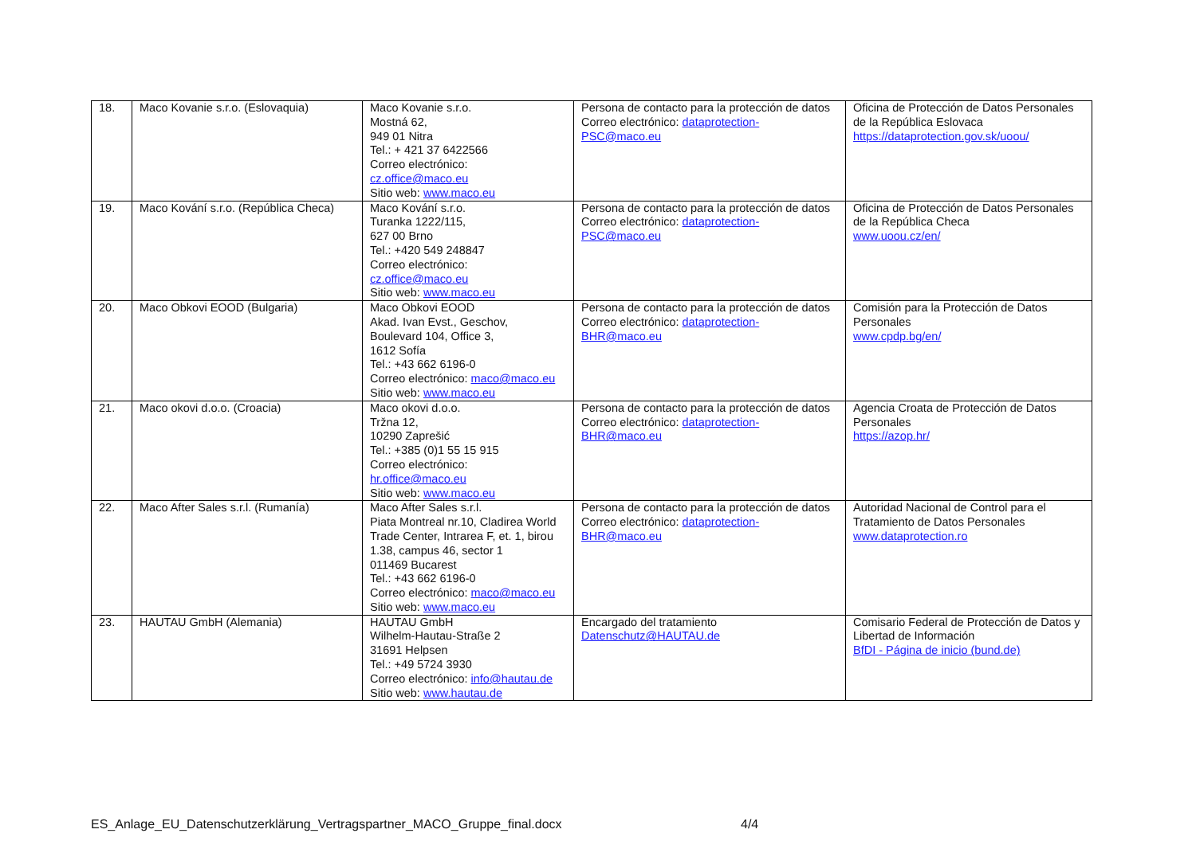| 18. | Maco Kovanie s.r.o. (Eslovaquia) | Maco Kovanie s.r.o. Mostná 62, 949 01 Nitra Tel.: + 421 37 6422566 Correo electrónico: cz.office@maco.eu Sitio web: www.maco.eu | Persona de contacto para la protección de datos Correo electrónico: dataprotection-PSC@maco.eu | Oficina de Protección de Datos Personales de la República Eslovaca https://dataprotection.gov.sk/uoou/ |
| 19. | Maco Kování s.r.o. (República Checa) | Maco Kování s.r.o. Turanka 1222/115, 627 00 Brno Tel.: +420 549 248847 Correo electrónico: cz.office@maco.eu Sitio web: www.maco.eu | Persona de contacto para la protección de datos Correo electrónico: dataprotection-PSC@maco.eu | Oficina de Protección de Datos Personales de la República Checa www.uoou.cz/en/ |
| 20. | Maco Obkovi EOOD (Bulgaria) | Maco Obkovi EOOD Akad. Ivan Evst., Geschov, Boulevard 104, Office 3, 1612 Sofía Tel.: +43 662 6196-0 Correo electrónico: maco@maco.eu Sitio web: www.maco.eu | Persona de contacto para la protección de datos Correo electrónico: dataprotection-BHR@maco.eu | Comisión para la Protección de Datos Personales www.cpdp.bg/en/ |
| 21. | Maco okovi d.o.o. (Croacia) | Maco okovi d.o.o. Tržna 12, 10290 Zaprešić Tel.: +385 (0)1 55 15 915 Correo electrónico: hr.office@maco.eu Sitio web: www.maco.eu | Persona de contacto para la protección de datos Correo electrónico: dataprotection-BHR@maco.eu | Agencia Croata de Protección de Datos Personales https://azop.hr/ |
| 22. | Maco After Sales s.r.l. (Rumanía) | Maco After Sales s.r.l. Piata Montreal nr.10, Cladirea World Trade Center, Intrarea F, et. 1, birou 1.38, campus 46, sector 1 011469 Bucarest Tel.: +43 662 6196-0 Correo electrónico: maco@maco.eu Sitio web: www.maco.eu | Persona de contacto para la protección de datos Correo electrónico: dataprotection-BHR@maco.eu | Autoridad Nacional de Control para el Tratamiento de Datos Personales www.dataprotection.ro |
| 23. | HAUTAU GmbH (Alemania) | HAUTAU GmbH Wilhelm-Hautau-Straße 2 31691 Helpsen Tel.: +49 5724 3930 Correo electrónico: info@hautau.de Sitio web: www.hautau.de | Encargado del tratamiento Datenschutz@HAUTAU.de | Comisario Federal de Protección de Datos y Libertad de Información BfDI - Página de inicio (bund.de) |
ES_Anlage_EU_Datenschutzerklärung_Vertragspartner_MACO_Gruppe_final.docx 4/4